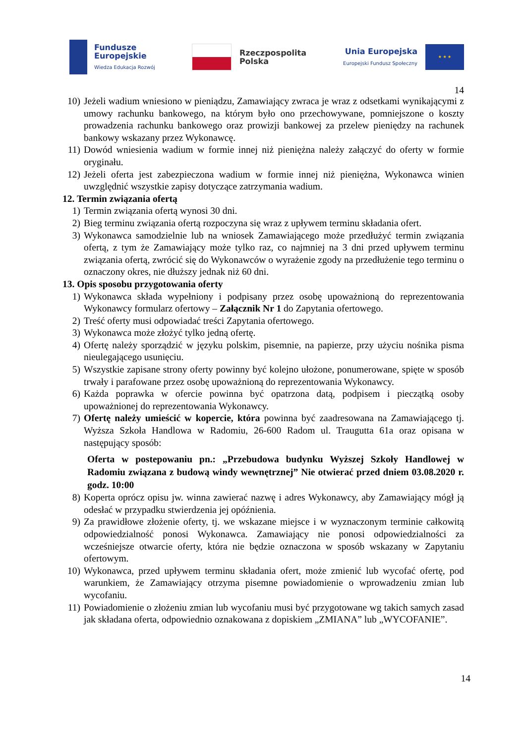Fundusze
Europejskie
Wiedza Edukacja Rozwój
Rzeczpospolita
Polska
Unia Europejska
Europejski Fundusz Społeczny
★ ★ ★
14
10) Jeżeli wadium wniesiono w pieniądzu, Zamawiający zwraca je wraz z odsetkami wynikającymi z umowy rachunku bankowego, na którym było ono przechowywane, pomniejszone o koszty prowadzenia rachunku bankowego oraz prowizji bankowej za przelew pieniędzy na rachunek bankowy wskazany przez Wykonawcę.
11) Dowód wniesienia wadium w formie innej niż pieniężna należy załączyć do oferty w formie oryginału.
12) Jeżeli oferta jest zabezpieczona wadium w formie innej niż pieniężna, Wykonawca winien uwzględnić wszystkie zapisy dotyczące zatrzymania wadium.
12. Termin związania ofertą
1) Termin związania ofertą wynosi 30 dni.
2) Bieg terminu związania ofertą rozpoczyna się wraz z upływem terminu składania ofert.
3) Wykonawca samodzielnie lub na wniosek Zamawiającego może przedłużyć termin związania ofertą, z tym że Zamawiający może tylko raz, co najmniej na 3 dni przed upływem terminu związania ofertą, zwrócić się do Wykonawców o wyrażenie zgody na przedłużenie tego terminu o oznaczony okres, nie dłuższy jednak niż 60 dni.
13. Opis sposobu przygotowania oferty
1) Wykonawca składa wypełniony i podpisany przez osobę upoważnioną do reprezentowania Wykonawcy formularz ofertowy – Załącznik Nr 1 do Zapytania ofertowego.
2) Treść oferty musi odpowiadać treści Zapytania ofertowego.
3) Wykonawca może złożyć tylko jedną ofertę.
4) Ofertę należy sporządzić w języku polskim, pisemnie, na papierze, przy użyciu nośnika pisma nieulegającego usunięciu.
5) Wszystkie zapisane strony oferty powinny być kolejno ułożone, ponumerowane, spięte w sposób trwały i parafowane przez osobę upoważnioną do reprezentowania Wykonawcy.
6) Każda poprawka w ofercie powinna być opatrzona datą, podpisem i pieczątką osoby upoważnionej do reprezentowania Wykonawcy.
7) Ofertę należy umieścić w kopercie, która powinna być zaadresowana na Zamawiającego tj. Wyższa Szkoła Handlowa w Radomiu, 26-600 Radom ul. Traugutta 61a oraz opisana w następujący sposób:
Oferta w postepowaniu pn.: „Przebudowa budynku Wyższej Szkoły Handlowej w Radomiu związana z budową windy wewnętrznej” Nie otwierać przed dniem 03.08.2020 r. godz. 10:00
8) Koperta oprócz opisu jw. winna zawierać nazwę i adres Wykonawcy, aby Zamawiający mógł ją odesłać w przypadku stwierdzenia jej opóźnienia.
9) Za prawidłowe złożenie oferty, tj. we wskazane miejsce i w wyznaczonym terminie całkowitą odpowiedzialność ponosi Wykonawca. Zamawiający nie ponosi odpowiedzialności za wcześniejsze otwarcie oferty, która nie będzie oznaczona w sposób wskazany w Zapytaniu ofertowym.
10) Wykonawca, przed upływem terminu składania ofert, może zmienić lub wycofać ofertę, pod warunkiem, że Zamawiający otrzyma pisemne powiadomienie o wprowadzeniu zmian lub wycofaniu.
11) Powiadomienie o złożeniu zmian lub wycofaniu musi być przygotowane wg takich samych zasad jak składana oferta, odpowiednio oznakowana z dopiskiem „ZMIANA” lub „WYCOFANIE”.
14